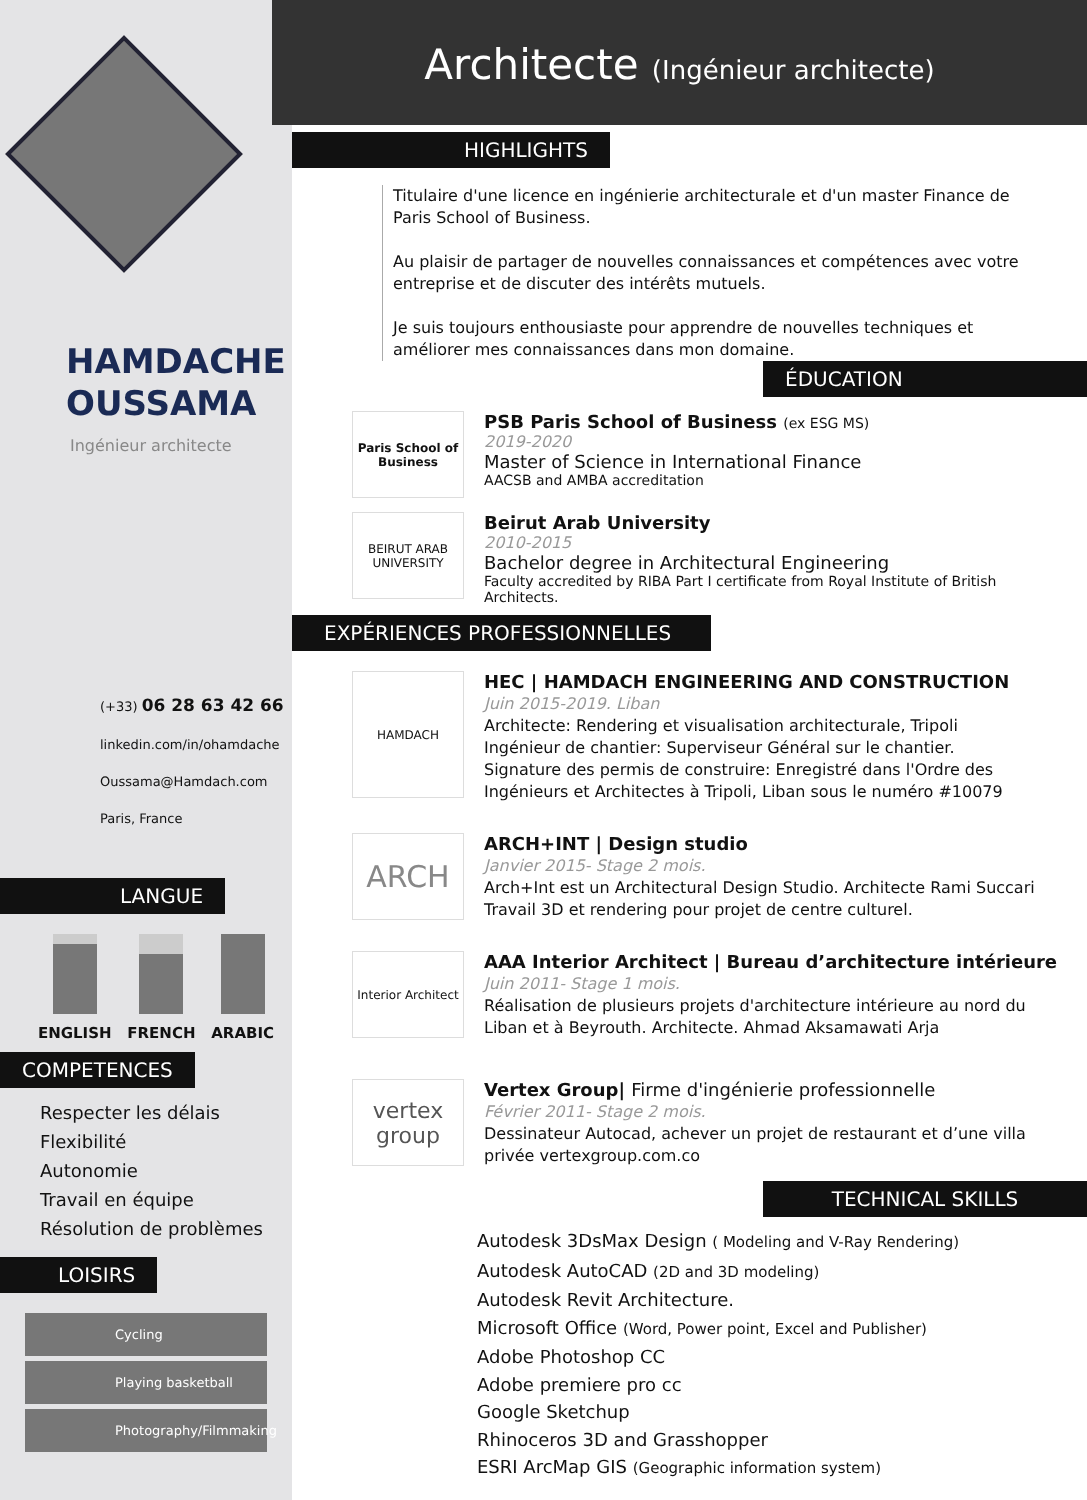HAMDACHE
OUSSAMA
Ingénieur architecte
(+33) 06 28 63 42 66
linkedin.com/in/ohamdache
Oussama@Hamdach.com
Paris, France
LANGUE
ENGLISH FRENCH ARABIC
COMPETENCES
Respecter les délais
Flexibilité
Autonomie
Travail en équipe
Résolution de problèmes
LOISIRS
Cycling
Playing basketball
Photography/Filmmaking
Architecte (Ingénieur architecte)
HIGHLIGHTS
Titulaire d'une licence en ingénierie architecturale et d'un master Finance de Paris School of Business.
Au plaisir de partager de nouvelles connaissances et compétences avec votre entreprise et de discuter des intérêts mutuels.
Je suis toujours enthousiaste pour apprendre de nouvelles techniques et améliorer mes connaissances dans mon domaine.
ÉDUCATION
Paris School of Business
PSB Paris School of Business (ex ESG MS)
2019-2020
Master of Science in International Finance
AACSB and AMBA accreditation
BEIRUT ARAB UNIVERSITY
Beirut Arab University
2010-2015
Bachelor degree in Architectural Engineering
Faculty accredited by RIBA Part I certificate from Royal Institute of British Architects.
EXPÉRIENCES PROFESSIONNELLES
HAMDACH
HEC | HAMDACH ENGINEERING AND CONSTRUCTION
Juin 2015-2019. Liban
Architecte: Rendering et visualisation architecturale, Tripoli
Ingénieur de chantier: Superviseur Général sur le chantier.
Signature des permis de construire: Enregistré dans l'Ordre des Ingénieurs et Architectes à Tripoli, Liban sous le numéro #10079
ARCH
ARCH+INT | Design studio
Janvier 2015- Stage 2 mois.
Arch+Int est un Architectural Design Studio. Architecte Rami Succari
Travail 3D et rendering pour projet de centre culturel.
Interior Architect
AAA Interior Architect | Bureau d’architecture intérieure
Juin 2011- Stage 1 mois.
Réalisation de plusieurs projets d'architecture intérieure au nord du Liban et à Beyrouth. Architecte. Ahmad Aksamawati Arja
vertex group
Vertex Group| Firme d'ingénierie professionnelle
Février 2011- Stage 2 mois.
Dessinateur Autocad, achever un projet de restaurant et d’une villa privée vertexgroup.com.co
TECHNICAL SKILLS
Autodesk 3DsMax Design ( Modeling and V-Ray Rendering)
Autodesk AutoCAD (2D and 3D modeling)
Autodesk Revit Architecture.
Microsoft Office (Word, Power point, Excel and Publisher)
Adobe Photoshop CC
Adobe premiere pro cc
Google Sketchup
Rhinoceros 3D and Grasshopper
ESRI ArcMap GIS (Geographic information system)